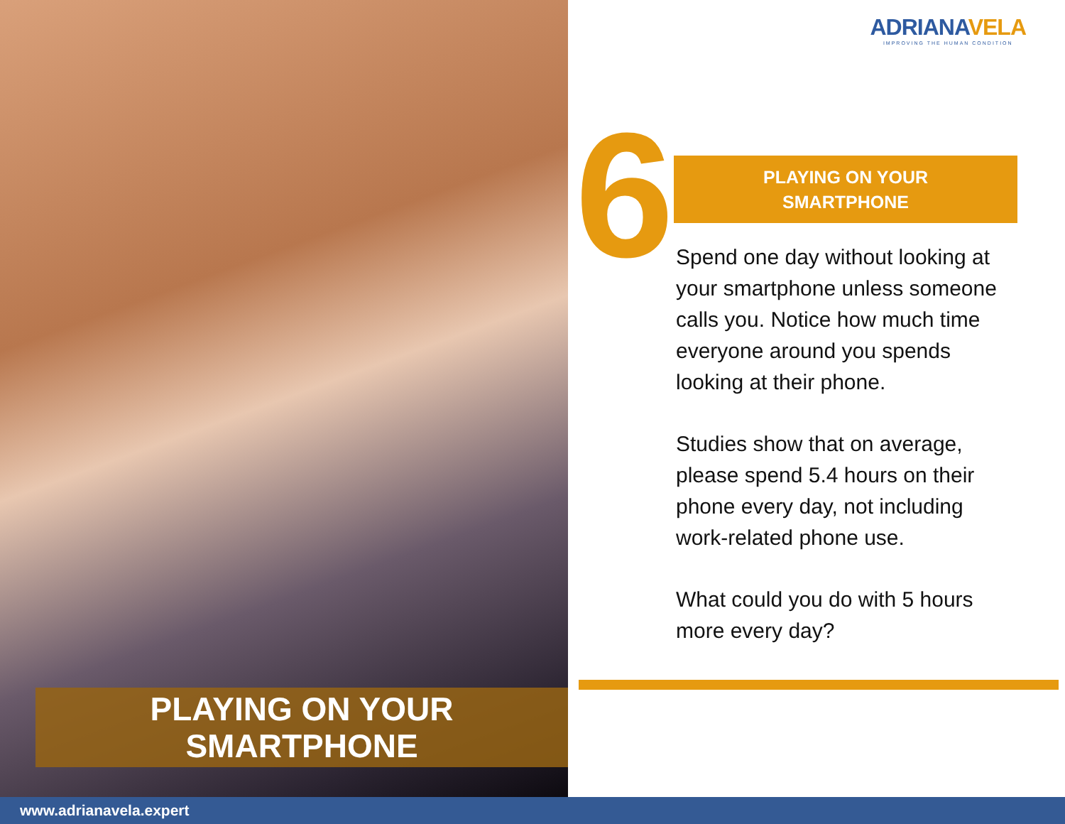PLAYING ON YOUR
SMARTPHONE
ADRIANAVELA
IMPROVING THE HUMAN CONDITION
6
PLAYING ON YOUR
SMARTPHONE
Spend one day without looking at your smartphone unless someone calls you. Notice how much time everyone around you spends looking at their phone.
Studies show that on average, please spend 5.4 hours on their phone every day, not including work-related phone use.
What could you do with 5 hours more every day?
www.adrianavela.expert